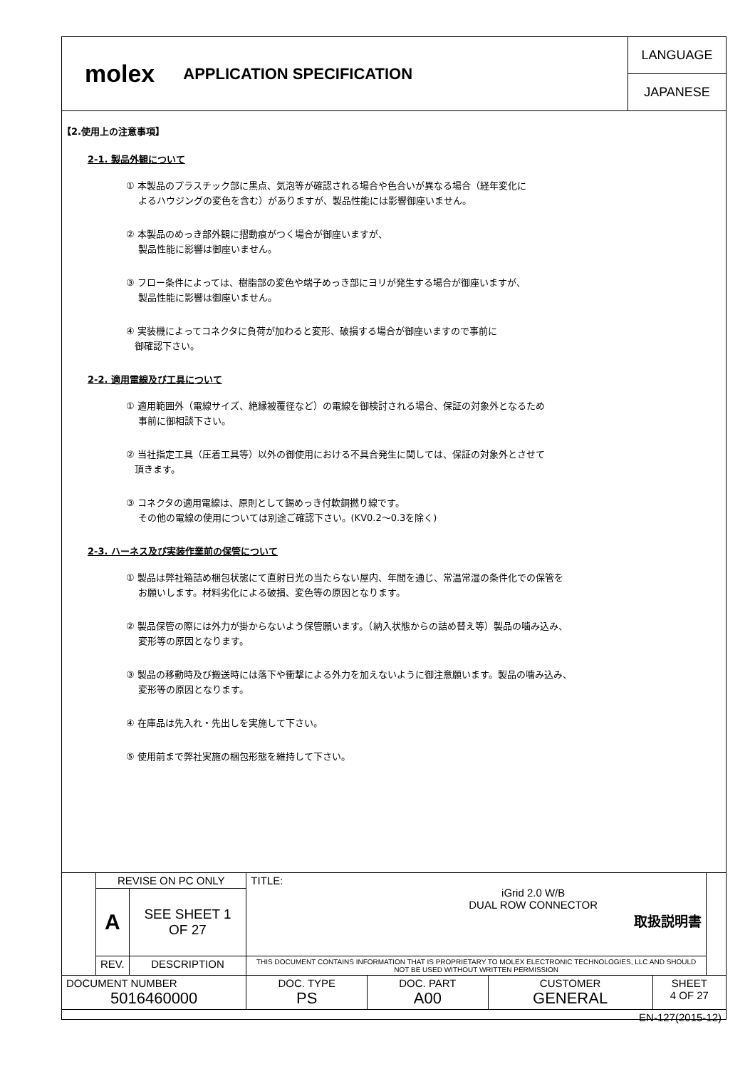molex APPLICATION SPECIFICATION
LANGUAGE
JAPANESE
【2.使用上の注意事項】
2-1. 製品外観について
① 本製品のプラスチック部に黒点、気泡等が確認される場合や色合いが異なる場合（経年変化に
よるハウジングの変色を含む）がありますが、製品性能には影響御座いません。
② 本製品のめっき部外観に摺動痕がつく場合が御座いますが、
製品性能に影響は御座いません。
③ フロー条件によっては、樹脂部の変色や端子めっき部にヨリが発生する場合が御座いますが、
製品性能に影響は御座いません。
④ 実装機によってコネクタに負荷が加わると変形、破損する場合が御座いますので事前に
御確認下さい。
2-2. 適用電線及び工具について
① 適用範囲外（電線サイズ、絶縁被覆径など）の電線を御検討される場合、保証の対象外となるため
事前に御相談下さい。
② 当社指定工具（圧着工具等）以外の御使用における不具合発生に関しては、保証の対象外とさせて
頂きます。
③ コネクタの適用電線は、原則として錫めっき付軟銅撚り線です。
その他の電線の使用については別途ご確認下さい。(KV0.2～0.3を除く)
2-3. ハーネス及び実装作業前の保管について
① 製品は弊社箱詰め梱包状態にて直射日光の当たらない屋内、年間を通じ、常温常湿の条件化での保管を
お願いします。材料劣化による破損、変色等の原因となります。
② 製品保管の際には外力が掛からないよう保管願います。（納入状態からの詰め替え等）製品の噛み込み、
変形等の原因となります。
③ 製品の移動時及び搬送時には落下や衝撃による外力を加えないように御注意願います。製品の噛み込み、
変形等の原因となります。
④ 在庫品は先入れ・先出しを実施して下さい。
⑤ 使用前まで弊社実施の梱包形態を維持して下さい。
| | REVISE ON PC ONLY | | TITLE: iGrid 2.0 W/B DUAL ROW CONNECTOR 取扱説明書 | | | | |
| | A | SEE SHEET 1 OF 27 | | | | | |
| | REV. | DESCRIPTION | THIS DOCUMENT CONTAINS INFORMATION THAT IS PROPRIETARY TO MOLEX ELECTRONIC TECHNOLOGIES, LLC AND SHOULD NOT BE USED WITHOUT WRITTEN PERMISSION | | | | |
| DOCUMENT NUMBER 5016460000 | | | DOC. TYPE PS | DOC. PART A00 | CUSTOMER GENERAL | SHEET 4 OF 27 | |
| EN-127(2015-12) | | | | | | | |